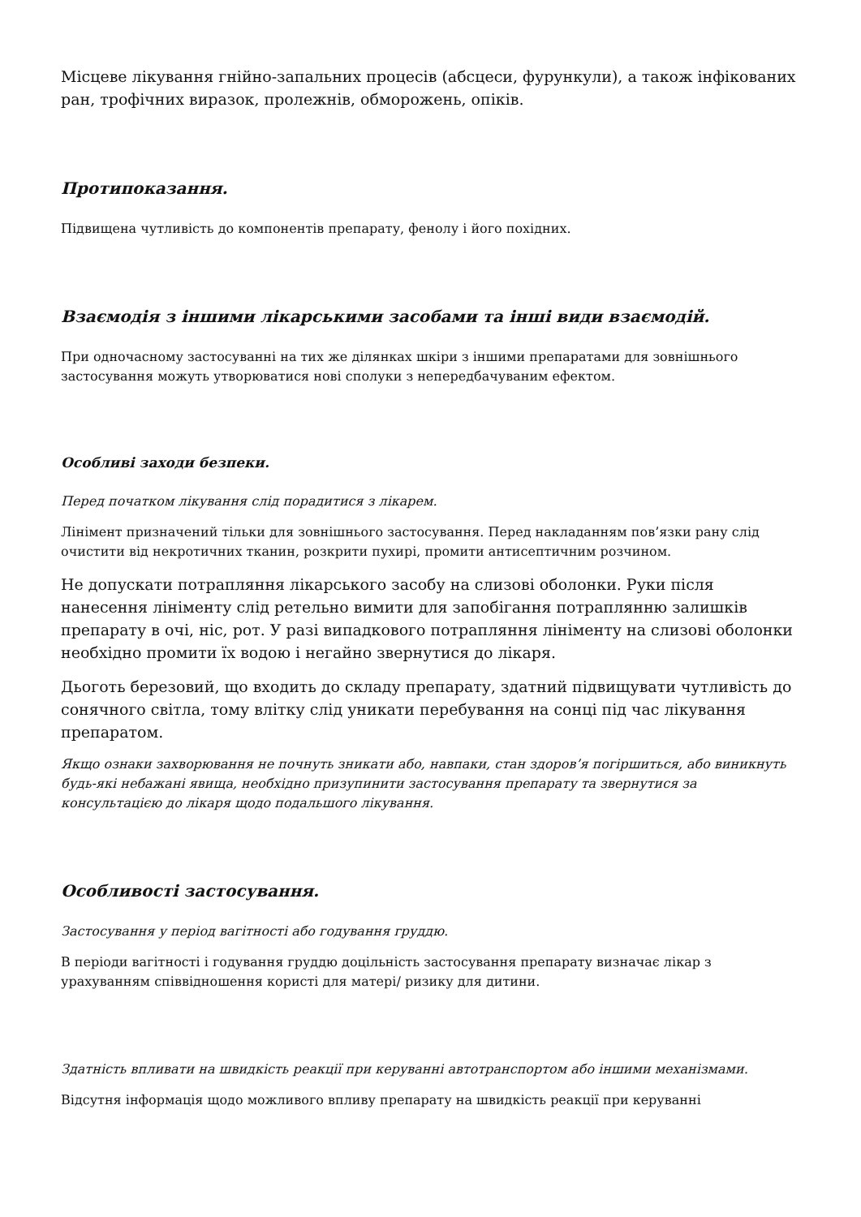Місцеве лікування гнійно-запальних процесів (абсцеси, фурункули), а також інфікованих ран, трофічних виразок, пролежнів, обморожень, опіків.
Протипоказання.
Підвищена чутливість до компонентів препарату, фенолу і його похідних.
Взаємодія з іншими лікарськими засобами та інші види взаємодій.
При одночасному застосуванні на тих же ділянках шкіри з іншими препаратами для зовнішнього застосування можуть утворюватися нові сполуки з непередбачуваним ефектом.
Особливі заходи безпеки.
Перед початком лікування слід порадитися з лікарем.
Лінімент призначений тільки для зовнішнього застосування. Перед накладанням пов’язки рану слід очистити від некротичних тканин, розкрити пухирі, промити антисептичним розчином.
Не допускати потрапляння лікарського засобу на слизові оболонки. Руки після нанесення лініменту слід ретельно вимити для запобігання потраплянню залишків препарату в очі, ніс, рот. У разі випадкового потрапляння лініменту на слизові оболонки необхідно промити їх водою і негайно звернутися до лікаря.
Дьоготь березовий, що входить до складу препарату, здатний підвищувати чутливість до сонячного світла, тому влітку слід уникати перебування на сонці під час лікування препаратом.
Якщо ознаки захворювання не почнуть зникати або, навпаки, стан здоров’я погіршиться, або виникнуть будь-які небажані явища, необхідно призупинити застосування препарату та звернутися за консультацією до лікаря щодо подальшого лікування.
Особливості застосування.
Застосування у період вагітності або годування груддю.
В періоди вагітності і годування груддю доцільність застосування препарату визначає лікар з урахуванням співвідношення користі для матері/ ризику для дитини.
Здатність впливати на швидкість реакції при керуванні автотранспортом або іншими механізмами.
Відсутня інформація щодо можливого впливу препарату на швидкість реакції при керуванні